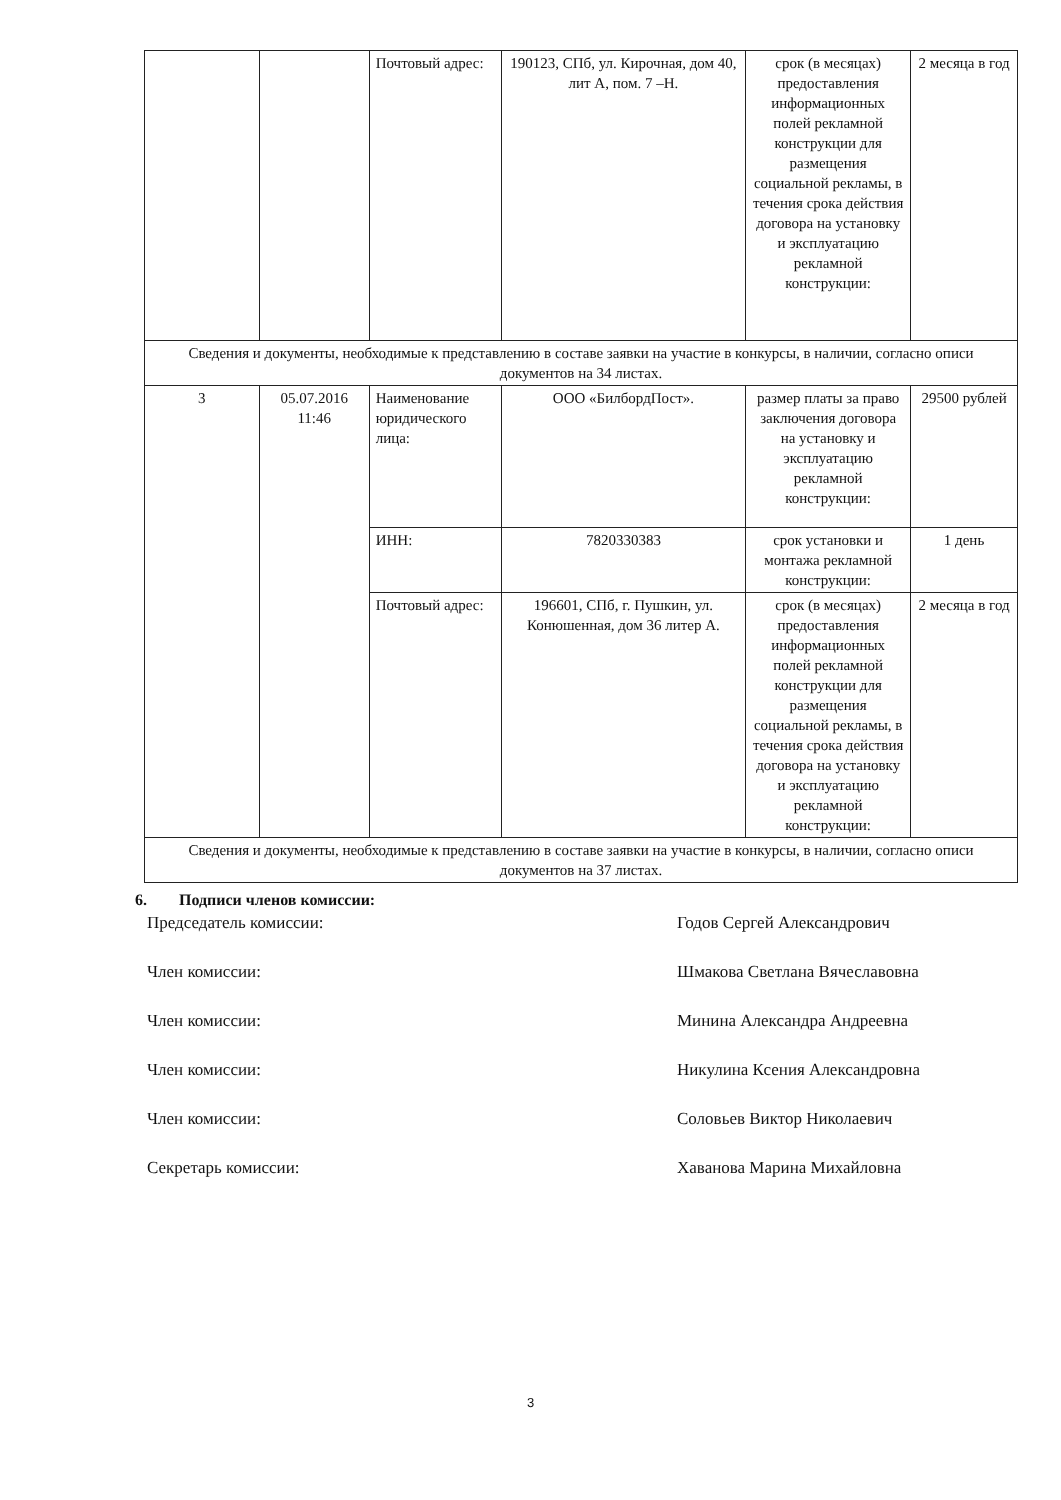| | | Почтовый адрес: | 190123, СПб, ул. Кирочная, дом 40, лит А, пом. 7 –Н. | срок (в месяцах) предоставления информационных полей рекламной конструкции для размещения социальной рекламы, в течения срока действия договора на установку и эксплуатацию рекламной конструкции: | 2 месяца в год |
| Сведения и документы, необходимые к представлению в составе заявки на участие в конкурсы, в наличии, согласно описи документов на 34 листах. | | | | | |
| 3 | 05.07.2016 11:46 | Наименование юридического лица: | ООО «БилбордПост». | размер платы за право заключения договора на установку и эксплуатацию рекламной конструкции: | 29500 рублей |
| | | ИНН: | 7820330383 | срок установки и монтажа рекламной конструкции: | 1 день |
| | | Почтовый адрес: | 196601, СПб, г. Пушкин, ул. Конюшенная, дом 36 литер А. | срок (в месяцах) предоставления информационных полей рекламной конструкции для размещения социальной рекламы, в течения срока действия договора на установку и эксплуатацию рекламной конструкции: | 2 месяца в год |
| Сведения и документы, необходимые к представлению в составе заявки на участие в конкурсы, в наличии, согласно описи документов на 37 листах. | | | | | |
6. Подписи членов комиссии:
Председатель комиссии: Годов Сергей Александрович
Член комиссии: Шмакова Светлана Вячеславовна
Член комиссии: Минина Александра Андреевна
Член комиссии: Никулина Ксения Александровна
Член комиссии: Соловьев Виктор Николаевич
Секретарь комиссии: Хаванова Марина Михайловна
3